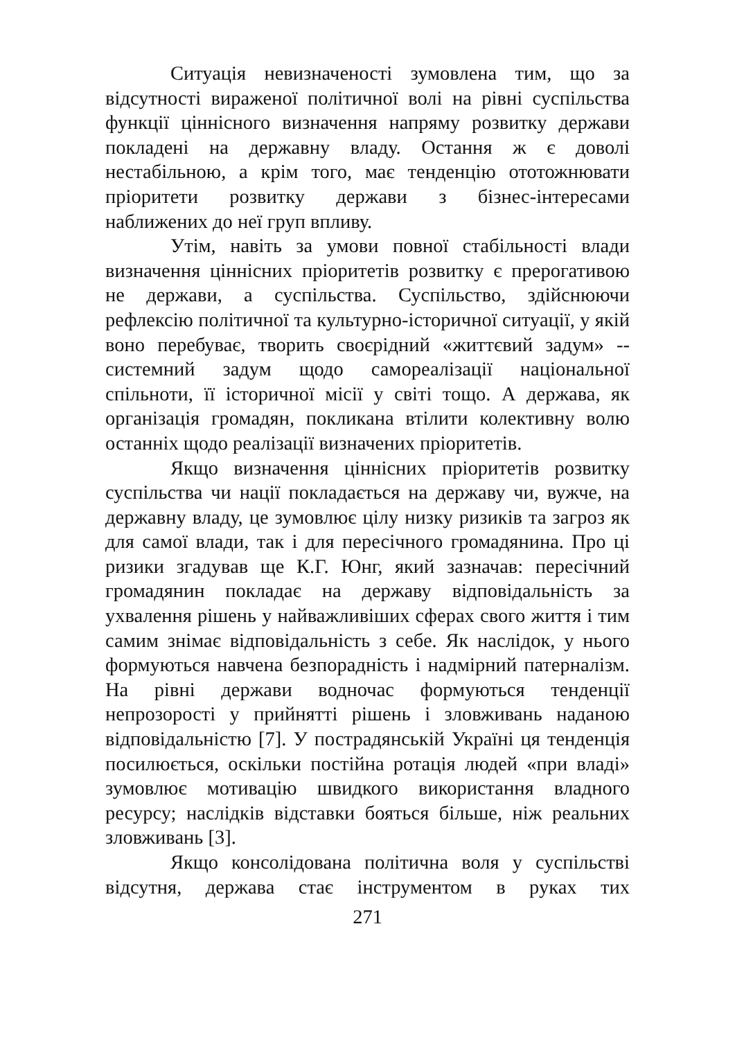Ситуація невизначеності зумовлена тим, що за відсутності вираженої політичної волі на рівні суспільства функції ціннісного визначення напряму розвитку держави покладені на державну владу. Остання ж є доволі нестабільною, а крім того, має тенденцію ототожнювати пріоритети розвитку держави з бізнес-інтересами наближених до неї груп впливу.
Утім, навіть за умови повної стабільності влади визначення ціннісних пріоритетів розвитку є прерогативою не держави, а суспільства. Суспільство, здійснюючи рефлексію політичної та культурно-історичної ситуації, у якій воно перебуває, творить своєрідний «життєвий задум» -- системний задум щодо самореалізації національної спільноти, її історичної місії у світі тощо. А держава, як організація громадян, покликана втілити колективну волю останніх щодо реалізації визначених пріоритетів.
Якщо визначення ціннісних пріоритетів розвитку суспільства чи нації покладається на державу чи, вужче, на державну владу, це зумовлює цілу низку ризиків та загроз як для самої влади, так і для пересічного громадянина. Про ці ризики згадував ще К.Г. Юнг, який зазначав: пересічний громадянин покладає на державу відповідальність за ухвалення рішень у найважливіших сферах свого життя і тим самим знімає відповідальність з себе. Як наслідок, у нього формуються навчена безпорадність і надмірний патерналізм. На рівні держави водночас формуються тенденції непрозорості у прийнятті рішень і зловживань наданою відповідальністю [7]. У пострадянській Україні ця тенденція посилюється, оскільки постійна ротація людей «при владі» зумовлює мотивацію швидкого використання владного ресурсу; наслідків відставки бояться більше, ніж реальних зловживань [3].
Якщо консолідована політична воля у суспільстві відсутня, держава стає інструментом в руках тих
271